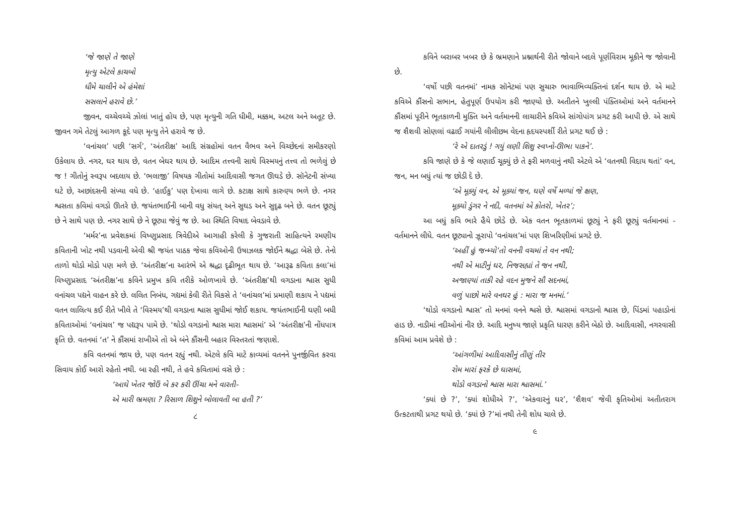‘જે જાણે તે જાણે
મૃત્યુ એટલે કાચબો
ધીમે ચાલીને એ હંમેશાં
સસલાને હરાવે છે.’
જીવન, વચ્ચેવચ્ચે ઝોલાં ખાતું હોય છે, પણ મૃત્યુની ગતિ ધીમી, મક્કમ, અટલ અને અતૂટ છે. જીવન ગમે તેટલું આગળ કૂદે પણ મૃત્યુ તેને હરાવે જ છે.
‘વનાંચલ’ પછી ‘સર્ગ’, ‘અંતરીક્ષ’ આદિ સંગ્રહોમાં વતન વૈભવ અને વિચ્છેદનાં સમીકરણો ઉકેલાય છે. નગર, ઘર થાય છે, વતન બેઘર થાય છે. આદિમ તત્ત્વની સાથે વિસ્મયનું તત્ત્વ તો ભળેલું છે જ ! ગીતોનું સ્વરૂપ બદલાય છે. ‘ભલાજી’ વિષયક ગીતોમાં આદિવાસી જગત ઊઘડે છે. સૉનેટની સંખ્યા ઘટે છે, અછાંદસની સંખ્યા વધે છે. ‘હાઈકુ’ પણ દેખાવા લાગે છે. કટાક્ષ સાથે કારુણ્ય ભળે છે. નગર શ્વસતા કવિમાં વગડો ઊતરે છે. જયંતભાઈની બાની વધુ સંયત્ અને સુઘડ અને સુદૃઢ બને છે. વતન છૂટ્યું છે ને સાથે પણ છે. નગર સાથે છે ને છૂટ્યા જેવું જ છે. આ સ્થિતિ વિષાદ બેવડાવે છે.
‘મર્મર’ના પ્રવેશકમાં વિષ્ણુપ્રસાદ ત્રિવેદીએ આગાહી કરેલી કે ગુજરાતી સાહિત્યને રમણીય કવિતાની ખોટ નથી પડવાની એવી શ્રી જયંત પાઠક જેવા કવિઓની ઉષાઝલક જોઈને શ્રદ્ધા બેસે છે. તેનો તાળો થોડો મોડો પણ મળે છે. ‘અંતરીક્ષ’ના આરંભે એ શ્રદ્ધા દૃઢીભૂત થાય છે. ‘આરૂઢ કવિતા કલા’માં વિષ્ણુપ્રસાદ ‘અંતરીક્ષ’ના કવિને પ્રમુખ કવિ તરીકે ઓળખાવે છે. ‘અંતરીક્ષ’થી વગડાના શ્વાસ સુધી વનાંચલ પદ્યને વાહન કરે છે. લલિત નિબંધ, ગદ્યમાં કેવી રીતે વિકસે તે ‘વનાંચલ’માં પ્રમાણી શકાય ને પદ્યમાં વતન લાલિત્ય કઈ રીતે ખીલે તે ‘વિસ્મય’થી વગડાના શ્વાસ સુધીમાં જોઈ શકાય. જયંતભાઈની ઘણી બધી કવિતાઓમાં ‘વનાંચલ’ જ પદ્યરૂપ પામે છે. ‘થોડો વગડાનો શ્વાસ મારા શ્વાસમાં’ એ ‘અંતરીક્ષ’ની નોંધપાત્ર કૃતિ છે. વતનમાં ‘ત’ ને કૌંસમાં રાખીએ તો એ બંને કૌંસની બહાર વિસ્તરતાં જણાશે.
કવિ વતનમાં જાય છે, પણ વતન રહ્યું નથી. એટલે કવિ માટે કાવ્યમાં વતનને પુનર્જીવિત કરવા સિવાય કોઈ આરો રહેતો નથી. બા રહી નથી, તે હવે કવિતામાં વસે છે :
‘આઘે ખેતર જોઉં બે કર કરી ઊંચા મને વારતી-
એ મારી ભ્રમણા ? રિસાળ શિશુને બોલાવતી બા હતી ?’
૮
કવિને બરાબર ખબર છે કે ભ્રમણાને પ્રશ્નાર્થની રીતે જોવાને બદલે પૂર્ણવિરામ મૂકીને જ જોવાની છે.
‘વર્ષો પછી વતનમાં’ નામક સૉનેટમાં પણ સુચારુ ભાવાભિવ્યક્તિનાં દર્શન થાય છે. એ માટે કવિએ કૌંસનો સભાન, હેતુપૂર્ણ ઉપયોગ કરી જાણ્યો છે. અતીતને ખુલ્લી પંક્તિઓમાં અને વર્તમાનને કૌંસમાં પૂરીને ભૂતકાળની મુક્તિ અને વર્તમાનની લાચારીને કવિએ સાંગોપાંગ પ્રગટ કરી આપી છે. એ સાથે જ શૈશવી સોણલાં વઢાઈ ગયાંની લીલીછમ વેદના હૃદયસ્પર્શી રીતે પ્રગટ થઈ છે :
‘રે એ દાતરડું ! ગયું લણી શિશુ સ્વપ્નો-ઊભા પાકને’.
કવિ જાણે છે કે જે લણાઈ ચૂક્યું છે તે ફરી મળવાનું નથી એટલે એ ‘વતનથી વિદાય થતાં’ વન, જન, મન બધું ત્યાં જ છોડી દે છે.
‘એ મૂક્યું વન, એ મૂક્યાં જન, ઘણે વર્ષે મળ્યાં જે ક્ષણ,
મૂક્યો ડુંગર ને નદી, વતનમાં એ કોતરો, ખેતર’;
આ બધું કવિ ભારે હૈયે છોડે છે. એક વતન ભૂતકાળમાં છૂટ્યું ને ફરી છૂટ્યું વર્તમાનમાં - વર્તમાનને લીધે. વતન છૂટ્યાનો ઝૂરાપો ‘વનાંચલ’માં પણ શિખરિણીમાં પ્રગટે છે.
‘અહીં હું જન્મ્યો’તો વનની વચમાં તે વન નથી;
નથી એ માટીનું ઘર, નિજસહ્યાં તે જન નથી,
અજાણ્યાં તાકી રહે વદન મુજને સૌ સદનમાં,
વળું પાછો મારે વનઘર હું : મારા જ મનમાં.’
‘થોડો વગડાનો શ્વાસ’ તો મનમાં વનને શ્વસે છે. શ્વાસમાં વગડાનો શ્વાસ છે, પિંડમાં પહાડોનાં હાડ છે. નાડીમાં નદીઓનાં નીર છે. આદિ મનુષ્ય જાણે પ્રકૃતિ ધારણ કરીને બેઠો છે. આદિવાસી, નગરવાસી કવિમાં આમ પ્રવેશે છે :
‘આંગળીમાં આદિવાસીનું તીણું તીર
રોમ મારાં ફરકે છે ઘાસમાં,
થોડો વગડાનો શ્વાસ મારા શ્વાસમાં.’
‘ક્યાં છે ?’, ‘ક્યાં શોધીએ ?’, ‘એકવારનું ઘર’, ‘શૈશવ’ જેવી કૃતિઓમાં અતીતરાગ ઉત્કટતાથી પ્રગટ થયો છે. ‘ક્યાં છે ?’માં નથી તેની શોધ ચાલે છે.
૯